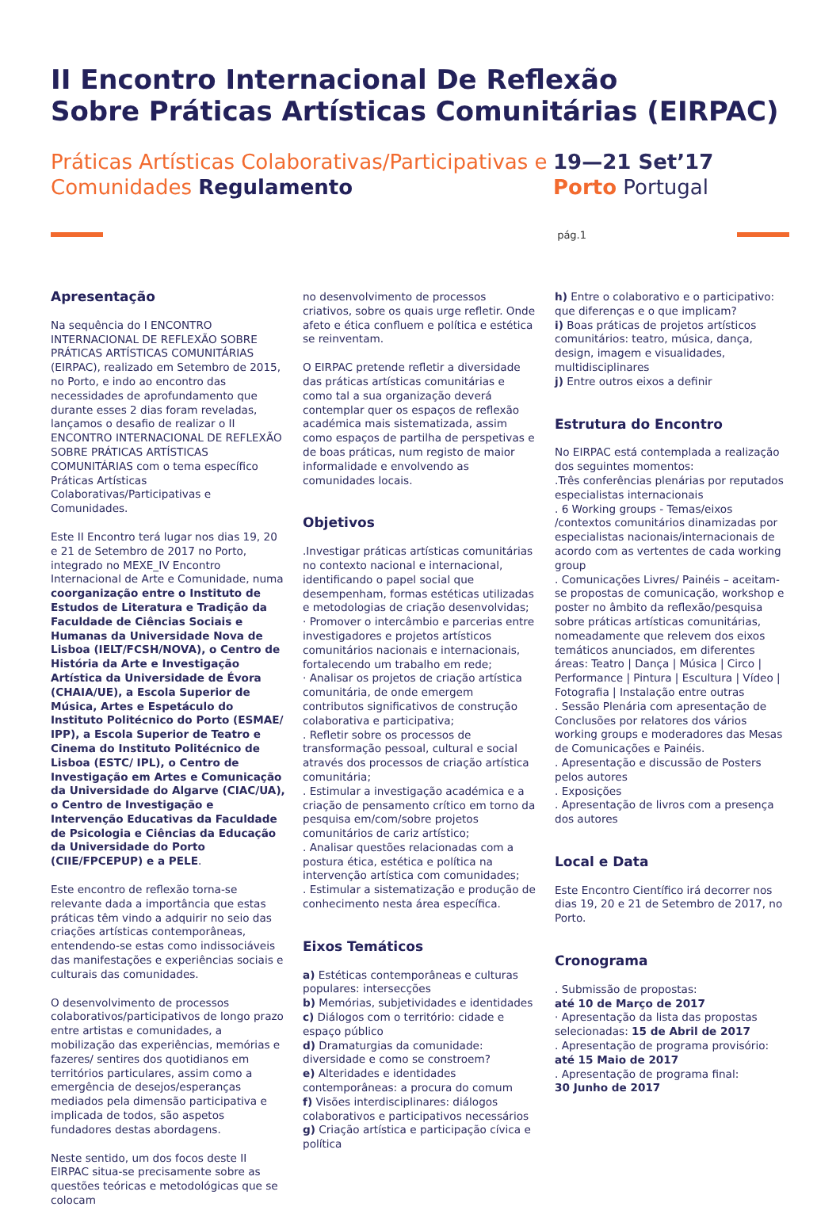II Encontro Internacional De Reflexão
Sobre Práticas Artísticas Comunitárias (EIRPAC)
Práticas Artísticas Colaborativas/Participativas e Comunidades Regulamento
19—21 Set’17
Porto Portugal
pág.1
Apresentação
Na sequência do I ENCONTRO INTERNACIONAL DE REFLEXÃO SOBRE PRÁTICAS ARTÍSTICAS COMUNITÁRIAS (EIRPAC), realizado em Setembro de 2015, no Porto, e indo ao encontro das necessidades de aprofundamento que durante esses 2 dias foram reveladas, lançamos o desafio de realizar o II ENCONTRO INTERNACIONAL DE REFLEXÃO SOBRE PRÁTICAS ARTÍSTICAS COMUNITÁRIAS com o tema específico Práticas Artísticas Colaborativas/Participativas e Comunidades.
Este II Encontro terá lugar nos dias 19, 20 e 21 de Setembro de 2017 no Porto, integrado no MEXE_IV Encontro Internacional de Arte e Comunidade, numa coorganização entre o Instituto de Estudos de Literatura e Tradição da Faculdade de Ciências Sociais e Humanas da Universidade Nova de Lisboa (IELT/FCSH/NOVA), o Centro de História da Arte e Investigação Artística da Universidade de Évora (CHAIA/UE), a Escola Superior de Música, Artes e Espetáculo do Instituto Politécnico do Porto (ESMAE/ IPP), a Escola Superior de Teatro e Cinema do Instituto Politécnico de Lisboa (ESTC/ IPL), o Centro de Investigação em Artes e Comunicação da Universidade do Algarve (CIAC/UA), o Centro de Investigação e Intervenção Educativas da Faculdade de Psicologia e Ciências da Educação da Universidade do Porto (CIIE/FPCEPUP) e a PELE.
Este encontro de reflexão torna-se relevante dada a importância que estas práticas têm vindo a adquirir no seio das criações artísticas contemporâneas, entendendo-se estas como indissociáveis das manifestações e experiências sociais e culturais das comunidades.
O desenvolvimento de processos colaborativos/participativos de longo prazo entre artistas e comunidades, a mobilização das experiências, memórias e fazeres/ sentires dos quotidianos em territórios particulares, assim como a emergência de desejos/esperanças mediados pela dimensão participativa e implicada de todos, são aspetos fundadores destas abordagens.
Neste sentido, um dos focos deste II EIRPAC situa-se precisamente sobre as questões teóricas e metodológicas que se colocam
no desenvolvimento de processos criativos, sobre os quais urge refletir. Onde afeto e ética confluem e política e estética se reinventam.
O EIRPAC pretende refletir a diversidade das práticas artísticas comunitárias e como tal a sua organização deverá contemplar quer os espaços de reflexão académica mais sistematizada, assim como espaços de partilha de perspetivas e de boas práticas, num registo de maior informalidade e envolvendo as comunidades locais.
Objetivos
.Investigar práticas artísticas comunitárias no contexto nacional e internacional, identificando o papel social que desempenham, formas estéticas utilizadas e metodologias de criação desenvolvidas;
· Promover o intercâmbio e parcerias entre investigadores e projetos artísticos comunitários nacionais e internacionais, fortalecendo um trabalho em rede;
· Analisar os projetos de criação artística comunitária, de onde emergem contributos significativos de construção colaborativa e participativa;
. Refletir sobre os processos de transformação pessoal, cultural e social através dos processos de criação artística comunitária;
. Estimular a investigação académica e a criação de pensamento crítico em torno da pesquisa em/com/sobre projetos comunitários de cariz artístico;
. Analisar questões relacionadas com a postura ética, estética e política na intervenção artística com comunidades;
. Estimular a sistematização e produção de conhecimento nesta área específica.
Eixos Temáticos
a) Estéticas contemporâneas e culturas populares: intersecções
b) Memórias, subjetividades e identidades
c) Diálogos com o território: cidade e espaço público
d) Dramaturgias da comunidade: diversidade e como se constroem?
e) Alteridades e identidades contemporâneas: a procura do comum
f) Visões interdisciplinares: diálogos colaborativos e participativos necessários
g) Criação artística e participação cívica e política
h) Entre o colaborativo e o participativo: que diferenças e o que implicam?
i) Boas práticas de projetos artísticos comunitários: teatro, música, dança, design, imagem e visualidades, multidisciplinares
j) Entre outros eixos a definir
Estrutura do Encontro
No EIRPAC está contemplada a realização dos seguintes momentos:
.Três conferências plenárias por reputados especialistas internacionais
. 6 Working groups - Temas/eixos /contextos comunitários dinamizadas por especialistas nacionais/internacionais de acordo com as vertentes de cada working group
. Comunicações Livres/ Painéis – aceitam-se propostas de comunicação, workshop e poster no âmbito da reflexão/pesquisa sobre práticas artísticas comunitárias, nomeadamente que relevem dos eixos temáticos anunciados, em diferentes áreas: Teatro | Dança | Música | Circo | Performance | Pintura | Escultura | Vídeo | Fotografia | Instalação entre outras
. Sessão Plenária com apresentação de Conclusões por relatores dos vários working groups e moderadores das Mesas de Comunicações e Painéis.
. Apresentação e discussão de Posters pelos autores
. Exposições
. Apresentação de livros com a presença dos autores
Local e Data
Este Encontro Científico irá decorrer nos dias 19, 20 e 21 de Setembro de 2017, no Porto.
Cronograma
. Submissão de propostas:
até 10 de Março de 2017
· Apresentação da lista das propostas selecionadas: 15 de Abril de 2017
. Apresentação de programa provisório:
até 15 Maio de 2017
. Apresentação de programa final:
30 Junho de 2017